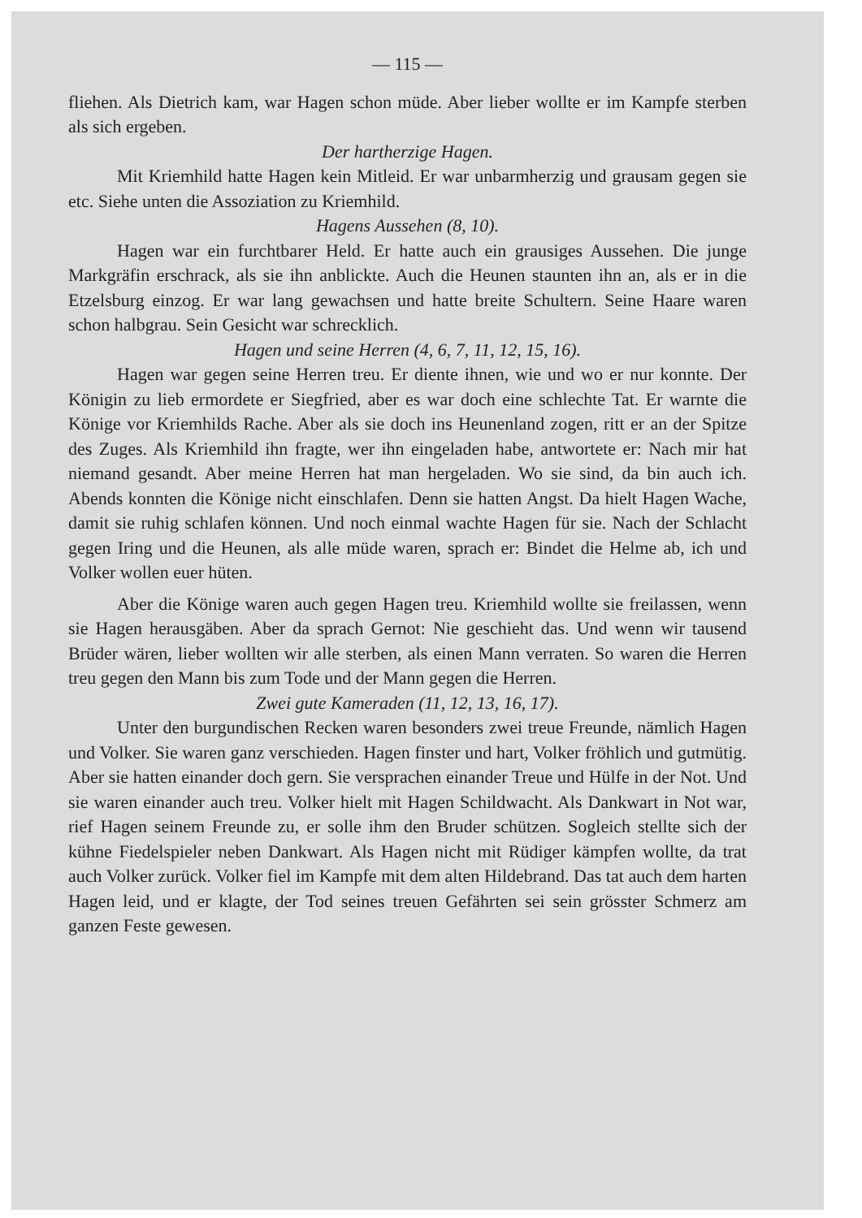— 115 —
fliehen. Als Dietrich kam, war Hagen schon müde. Aber lieber wollte er im Kampfe sterben als sich ergeben.
Der hartherzige Hagen.
Mit Kriemhild hatte Hagen kein Mitleid. Er war unbarmherzig und grausam gegen sie etc. Siehe unten die Assoziation zu Kriemhild.
Hagens Aussehen (8, 10).
Hagen war ein furchtbarer Held. Er hatte auch ein grausiges Aussehen. Die junge Markgräfin erschrack, als sie ihn anblickte. Auch die Heunen staunten ihn an, als er in die Etzelsburg einzog. Er war lang gewachsen und hatte breite Schultern. Seine Haare waren schon halbgrau. Sein Gesicht war schrecklich.
Hagen und seine Herren (4, 6, 7, 11, 12, 15, 16).
Hagen war gegen seine Herren treu. Er diente ihnen, wie und wo er nur konnte. Der Königin zu lieb ermordete er Siegfried, aber es war doch eine schlechte Tat. Er warnte die Könige vor Kriemhilds Rache. Aber als sie doch ins Heunenland zogen, ritt er an der Spitze des Zuges. Als Kriemhild ihn fragte, wer ihn eingeladen habe, antwortete er: Nach mir hat niemand gesandt. Aber meine Herren hat man hergeladen. Wo sie sind, da bin auch ich. Abends konnten die Könige nicht einschlafen. Denn sie hatten Angst. Da hielt Hagen Wache, damit sie ruhig schlafen können. Und noch einmal wachte Hagen für sie. Nach der Schlacht gegen Iring und die Heunen, als alle müde waren, sprach er: Bindet die Helme ab, ich und Volker wollen euer hüten.
Aber die Könige waren auch gegen Hagen treu. Kriemhild wollte sie freilassen, wenn sie Hagen herausgäben. Aber da sprach Gernot: Nie geschieht das. Und wenn wir tausend Brüder wären, lieber wollten wir alle sterben, als einen Mann verraten. So waren die Herren treu gegen den Mann bis zum Tode und der Mann gegen die Herren.
Zwei gute Kameraden (11, 12, 13, 16, 17).
Unter den burgundischen Recken waren besonders zwei treue Freunde, nämlich Hagen und Volker. Sie waren ganz verschieden. Hagen finster und hart, Volker fröhlich und gutmütig. Aber sie hatten einander doch gern. Sie versprachen einander Treue und Hülfe in der Not. Und sie waren einander auch treu. Volker hielt mit Hagen Schildwacht. Als Dankwart in Not war, rief Hagen seinem Freunde zu, er solle ihm den Bruder schützen. Sogleich stellte sich der kühne Fiedelspieler neben Dankwart. Als Hagen nicht mit Rüdiger kämpfen wollte, da trat auch Volker zurück. Volker fiel im Kampfe mit dem alten Hildebrand. Das tat auch dem harten Hagen leid, und er klagte, der Tod seines treuen Gefährten sei sein grösster Schmerz am ganzen Feste gewesen.